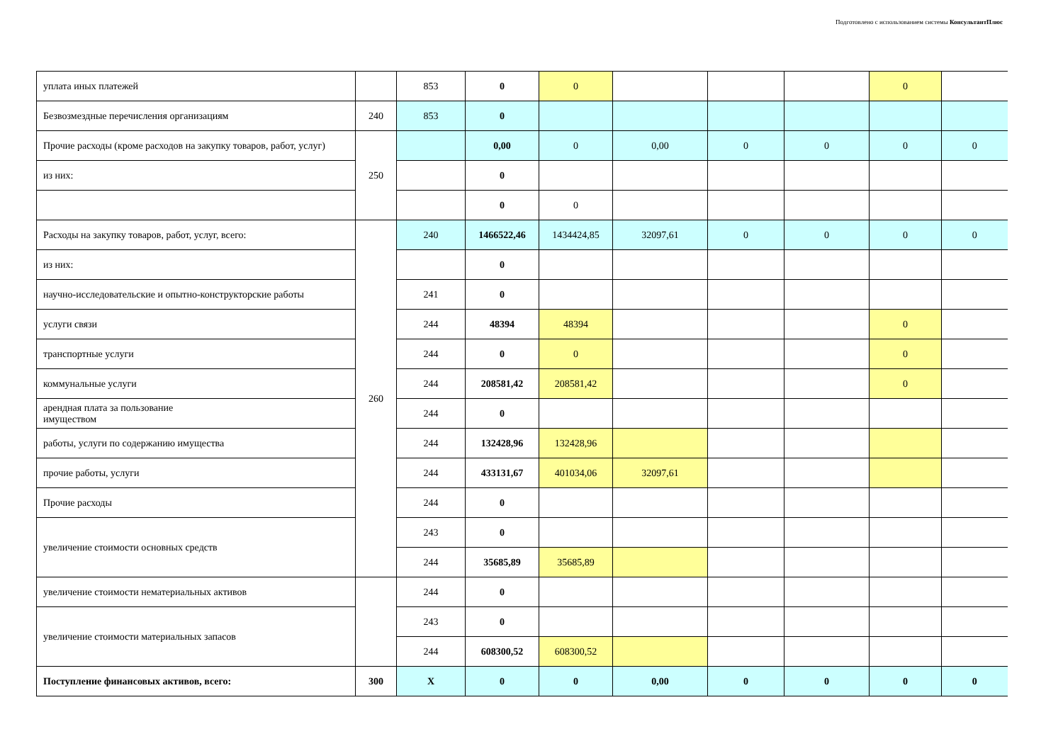Подготовлено с использованием системы КонсультантПлюс
| уплата иных платежей | | 853 | 0 | 0 | | | | 0 | |
| Безвозмездные перечисления организациям | 240 | 853 | 0 | | | | | | |
| Прочие расходы (кроме расходов на закупку товаров, работ, услуг) | 250 | | 0,00 | 0 | 0,00 | 0 | 0 | 0 | 0 |
| из них: | | | 0 | | | | | | |
| | | | 0 | 0 | | | | | |
| Расходы на закупку товаров, работ, услуг, всего: | 260 | 240 | 1466522,46 | 1434424,85 | 32097,61 | 0 | 0 | 0 | 0 |
| из них: | | | 0 | | | | | | |
| научно-исследовательские и опытно-конструкторские работы | | 241 | 0 | | | | | | |
| услуги связи | | 244 | 48394 | 48394 | | | | 0 | |
| транспортные услуги | | 244 | 0 | 0 | | | | 0 | |
| коммунальные услуги | | 244 | 208581,42 | 208581,42 | | | | 0 | |
| арендная плата за пользование имуществом | | 244 | 0 | | | | | | |
| работы, услуги по содержанию имущества | | 244 | 132428,96 | 132428,96 | | | | | |
| прочие работы, услуги | | 244 | 433131,67 | 401034,06 | 32097,61 | | | | |
| Прочие расходы | | 244 | 0 | | | | | | |
| увеличение стоимости основных средств | | 243 | 0 | | | | | | |
| | | 244 | 35685,89 | 35685,89 | | | | | |
| увеличение стоимости нематериальных активов | | 244 | 0 | | | | | | |
| увеличение стоимости материальных запасов | | 243 | 0 | | | | | | |
| | | 244 | 608300,52 | 608300,52 | | | | | |
| Поступление финансовых активов, всего: | 300 | X | 0 | 0 | 0,00 | 0 | 0 | 0 | 0 |